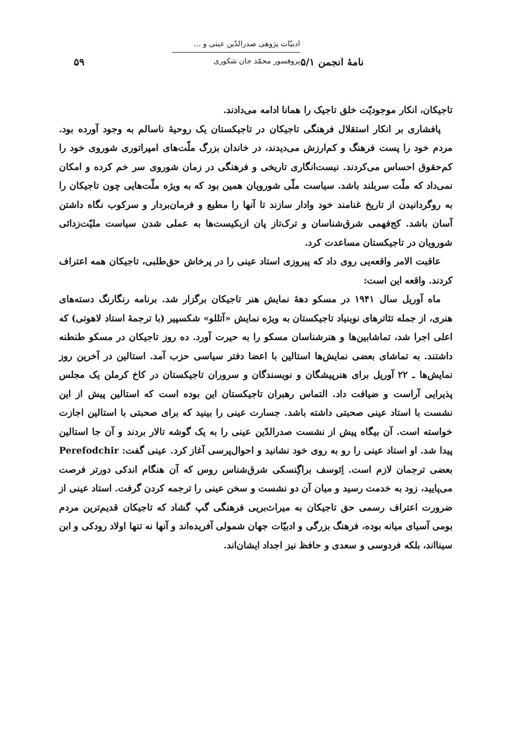نامهٔ انجمن ۵/۱
ادبیّات پژوهی صدرالدّین عینی و ...
پروفسور محمّد جان شکوری
۵۹
تاجیکان، انکار موجودیّت خلق تاجیک را همانا ادامه می‌دادند.
پافشاری بر انکار استقلال فرهنگی تاجیکان در تاجیکستان یک روحیهٔ ناسالم به وجود آورده بود. مردم خود را پست فرهنگ و کم‌ارزش می‌دیدند، در خاندان بزرگ ملّت‌های امپراتوری شوروی خود را کم‌حقوق احساس می‌کردند. نیست‌انگاری تاریخی و فرهنگی در زمان شوروی سر خم کرده و امکان نمی‌داد که ملّت سربلند باشد. سیاست ملّی شورویان همین بود که به ویژه ملّت‌هایی چون تاجیکان را به روگردانیدن از تاریخ غنامند خود وادار سازند تا آنها را مطیع و فرمان‌بردار و سرکوب نگاه داشتن آسان باشد. کج‌فهمی شرق‌شناسان و ترک‌تاز پان ازبکیست‌ها به عملی شدن سیاست ملیّت‌زدائی شورویان در تاجیکستان مساعدت کرد.
عاقبت الامر واقعه‌یی روی داد که پیروزی استاد عینی را در پرخاش حق‌طلبی، تاجیکان همه اعتراف کردند. واقعه این است:
ماه آوریل سال ۱۹۴۱ در مسکو دههٔ نمایش هنر تاجیکان برگزار شد. برنامه رنگارنگ دسته‌های هنری، از جمله تئاترهای نوبنیاد تاجیکستان به ویژه نمایش «آتللو» شکسپیر (با ترجمهٔ استاد لاهوتی) که اعلی اجرا شد، تماشابین‌ها و هنرشناسان مسکو را به حیرت آورد. ده روز تاجیکان در مسکو طنطنه داشتند. به تماشای بعضی نمایش‌ها استالین با اعضا دفتر سیاسی حزب آمد. استالین در آخرین روز نمایش‌ها ـ ۲۲ آوریل برای هنرپیشگان و نویسندگان و سروران تاجیکستان در کاخ کرملن یک مجلس پذیرایی آراست و ضیافت داد. التماس رهبران تاجیکستان این بوده است که استالین پیش از این نشست با استاد عینی صحبتی داشته باشد. جسارت عینی را بینید که برای صحبتی با استالین اجازت خواسته است. آن بیگاه پیش از نشست صدرالدّین عینی را به یک گوشه تالار بردند و آن جا استالین پیدا شد. او استاد عینی را رو به روی خود نشانید و احوال‌پرسی آغاز کرد. عینی گفت: Perefodchir بعضی ترجمان لازم است. اِئوسف براگِنسکی شرق‌شناس روس که آن هنگام اندکی دورتر فرصت می‌پایید، زود به خدمت رسید و میان آن دو نشست و سخن عینی را ترجمه کردن گرفت. استاد عینی از ضرورت اعتراف رسمی حق تاجیکان به میراث‌بریی فرهنگی گپ گشاد که تاجیکان قدیم‌ترین مردم بومی آسیای میانه بوده، فرهنگ بزرگی و ادبیّات جهان شمولی آفریده‌اند و آنها نه تنها اولاد رودکی و ابن سینااند، بلکه فردوسی و سعدی و حافظ نیز اجداد ایشان‌اند.